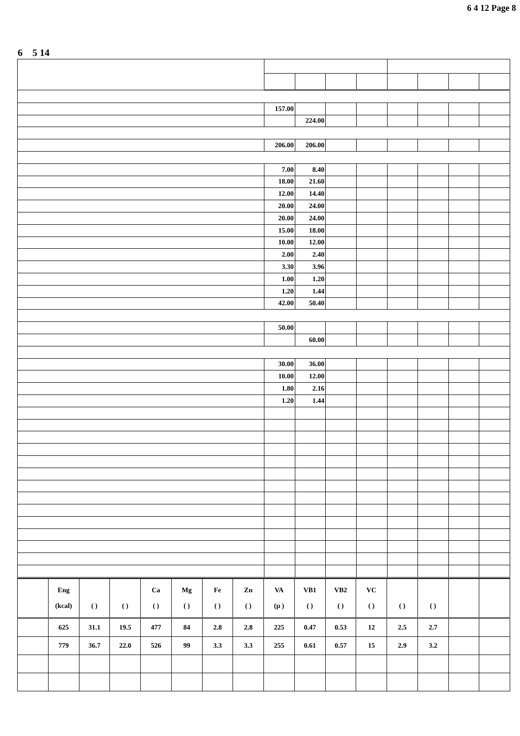6 4 12 Page 8
6 5 14
| | 157.00 | | | | | | | |
| | | 224.00 | | | | | | |
| | 206.00 | 206.00 | | | | | | |
| | 7.00 | 8.40 | | | | | | |
| | 18.00 | 21.60 | | | | | | |
| | 12.00 | 14.40 | | | | | | |
| | 20.00 | 24.00 | | | | | | |
| | 20.00 | 24.00 | | | | | | |
| | 15.00 | 18.00 | | | | | | |
| | 10.00 | 12.00 | | | | | | |
| | 2.00 | 2.40 | | | | | | |
| | 3.30 | 3.96 | | | | | | |
| | 1.00 | 1.20 | | | | | | |
| | 1.20 | 1.44 | | | | | | |
| | 42.00 | 50.40 | | | | | | |
| | 50.00 | | | | | | | |
| | | 60.00 | | | | | | |
| | 30.00 | 36.00 | | | | | | |
| | 10.00 | 12.00 | | | | | | |
| | 1.80 | 2.16 | | | | | | |
| | 1.20 | 1.44 | | | | | | |
| | Eng (kcal) | ( ) | ( ) | Ca ( ) | Mg ( ) | Fe ( ) | Zn ( ) | VA (μ ) | VB1 ( ) | VB2 ( ) | VC ( ) | ( ) | ( ) | | |
| | 625 | 31.1 | 19.5 | 477 | 84 | 2.8 | 2.8 | 225 | 0.47 | 0.53 | 12 | 2.5 | 2.7 | | |
| | 779 | 36.7 | 22.0 | 526 | 99 | 3.3 | 3.3 | 255 | 0.61 | 0.57 | 15 | 2.9 | 3.2 | | |